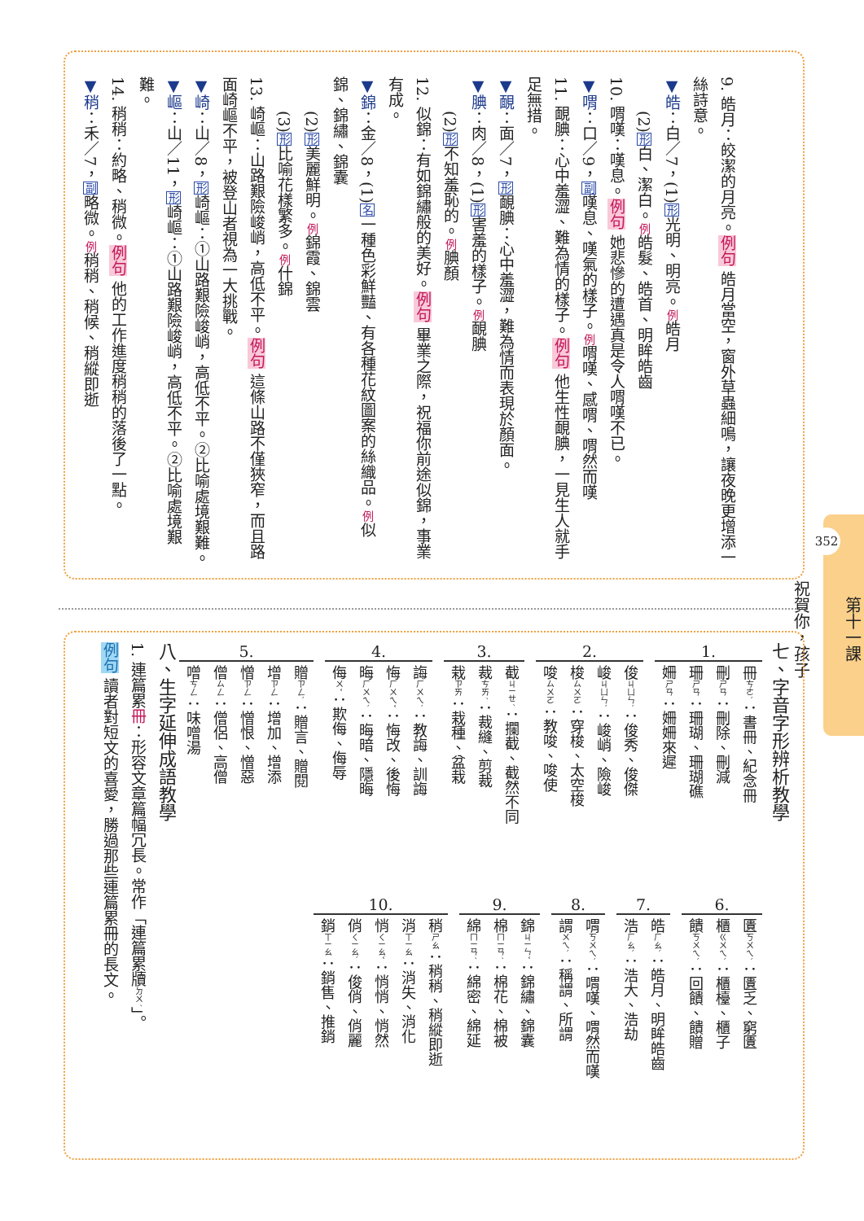9. 皓月：皎潔的月亮。例句 皓月當空，窗外草蟲細鳴，讓夜晚更增添一絲詩意。
▼皓：白／7，(1)形光明、明亮。例皓月
(2)形白、潔白。例皓髮、皓首、明眸皓齒
10. 喟嘆：嘆息。例句 她悲慘的遭遇真是令人喟嘆不已。
▼喟：口／9，副嘆息、嘆氣的樣子。例喟嘆、感喟、喟然而嘆
11. 靦腆：心中羞澀、難為情的樣子。例句 他生性靦腆，一見生人就手足無措。
▼靦：面／7，形靦腆：心中羞澀，難為情而表現於顏面。
▼腆：肉／8，(1)形害羞的樣子。例靦腆
(2)形不知羞恥的。例腆顏
12. 似錦：有如錦繡般的美好。例句 畢業之際，祝福你前途似錦，事業有成。
▼錦：金／8，(1)名一種色彩鮮豔、有各種花紋圖案的絲織品。例似錦、錦繡、錦囊
(2)形美麗鮮明。例錦霞、錦雲
(3)形比喻花樣繁多。例什錦
13. 崎嶇：山路艱險峻峭，高低不平。例句 這條山路不僅狹窄，而且路面崎嶇不平，被登山者視為一大挑戰。
▼崎：山／8，形崎嶇：①山路艱險峻峭，高低不平。②比喻處境艱難。
▼嶇：山／11，形崎嶇：①山路艱險峻峭，高低不平。②比喻處境艱難。
14. 稍稍：約略、稍微。例句 他的工作進度稍稍的落後了一點。
▼稍：禾／7，副略微。例稍稍、稍候、稍縱即逝
第十一課
352
祝賀你，孩子
七、字音字形辨析教學
1.
冊ㄘㄜˋ：書冊、紀念冊
刪ㄕㄢ：刪除、刪減
珊ㄕㄢ：珊瑚、珊瑚礁
姍ㄕㄢ：姍姍來遲
2.
俊ㄐㄩㄣˋ：俊秀、俊傑
峻ㄐㄩㄣˋ：峻峭、險峻
梭ㄙㄨㄛ：穿梭、太空梭
唆ㄙㄨㄛ：教唆、唆使
3.
截ㄐㄧㄝˊ：攔截、截然不同
裁ㄘㄞˊ：裁縫、剪裁
栽ㄗㄞ：栽種、盆栽
4.
誨ㄏㄨㄟˋ：教誨、訓誨
悔ㄏㄨㄟˇ：悔改、後悔
晦ㄏㄨㄟˋ：晦暗、隱晦
侮ㄨˇ：欺侮、侮辱
5.
贈ㄗㄥˋ：贈言、贈閱
增ㄗㄥ：增加、增添
憎ㄗㄥ：憎恨、憎惡
僧ㄙㄥ：僧侶、高僧
噌ㄘㄥ：味噌湯
6.
匱ㄎㄨㄟˋ：匱乏、窮匱
櫃ㄍㄨㄟˋ：櫃檯、櫃子
饋ㄎㄨㄟˋ：回饋、饋贈
7.
皓ㄏㄠˋ：皓月、明眸皓齒
浩ㄏㄠˋ：浩大、浩劫
8.
喟ㄎㄨㄟˋ：喟嘆、喟然而嘆
謂ㄨㄟˋ：稱謂、所謂
9.
錦ㄐㄧㄣˇ：錦繡、錦囊
棉ㄇㄧㄢˊ：棉花、棉被
綿ㄇㄧㄢˊ：綿密、綿延
10.
稍ㄕㄠ：稍稍、稍縱即逝
消ㄒㄧㄠ：消失、消化
悄ㄑㄧㄠˇ：悄悄、悄然
俏ㄑㄧㄠˋ：俊俏、俏麗
銷ㄒㄧㄠ：銷售、推銷
八、生字延伸成語教學
1. 連篇累冊：形容文章篇幅冗長。常作「連篇累牘ㄉㄨˊ」。
例句 讀者對短文的喜愛，勝過那些連篇累冊的長文。